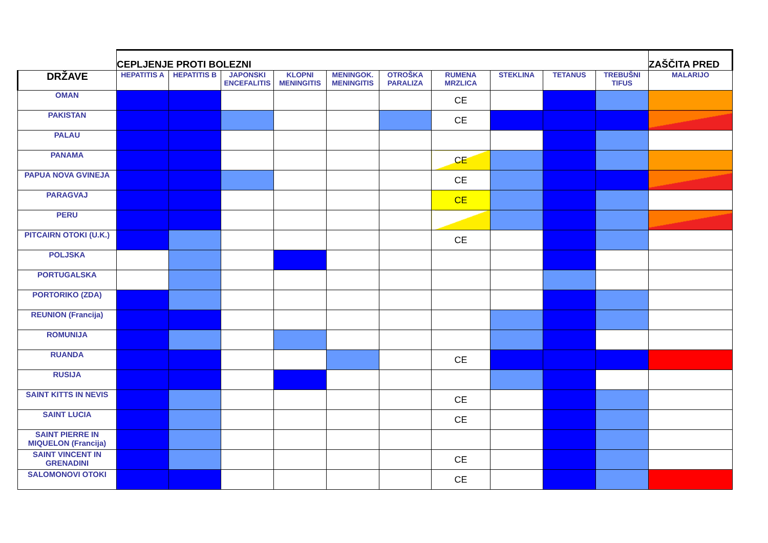| | CEPLJENJE PROTI BOLEZNI | | | | | | | | | | ZAŠČITA PRED |
| DRŽAVE | HEPATITIS A | HEPATITIS B | JAPONSKI ENCEFALITIS | KLOPNI MENINGITIS | MENINGOK. MENINGITIS | OTROŠKA PARALIZA | RUMENA MRZLICA | STEKLINA | TETANUS | TREBUŠNI TIFUS | MALARIJO |
| OMAN | | | | | | | CE | | | | |
| PAKISTAN | | | | | | | CE | | | | |
| PALAU | | | | | | | | | | | |
| PANAMA | | | | | | | CE | | | | |
| PAPUA NOVA GVINEJA | | | | | | | CE | | | | |
| PARAGVAJ | | | | | | | CE | | | | |
| PERU | | | | | | | | | | | |
| PITCAIRN OTOKI (U.K.) | | | | | | | CE | | | | |
| POLJSKA | | | | | | | | | | | |
| PORTUGALSKA | | | | | | | | | | | |
| PORTORIKO (ZDA) | | | | | | | | | | | |
| REUNION (Francija) | | | | | | | | | | | |
| ROMUNIJA | | | | | | | | | | | |
| RUANDA | | | | | | | CE | | | | |
| RUSIJA | | | | | | | | | | | |
| SAINT KITTS IN NEVIS | | | | | | | CE | | | | |
| SAINT LUCIA | | | | | | | CE | | | | |
| SAINT PIERRE IN MIQUELON (Francija) | | | | | | | | | | | |
| SAINT VINCENT IN GRENADINI | | | | | | | CE | | | | |
| SALOMONOVI OTOKI | | | | | | | CE | | | | |